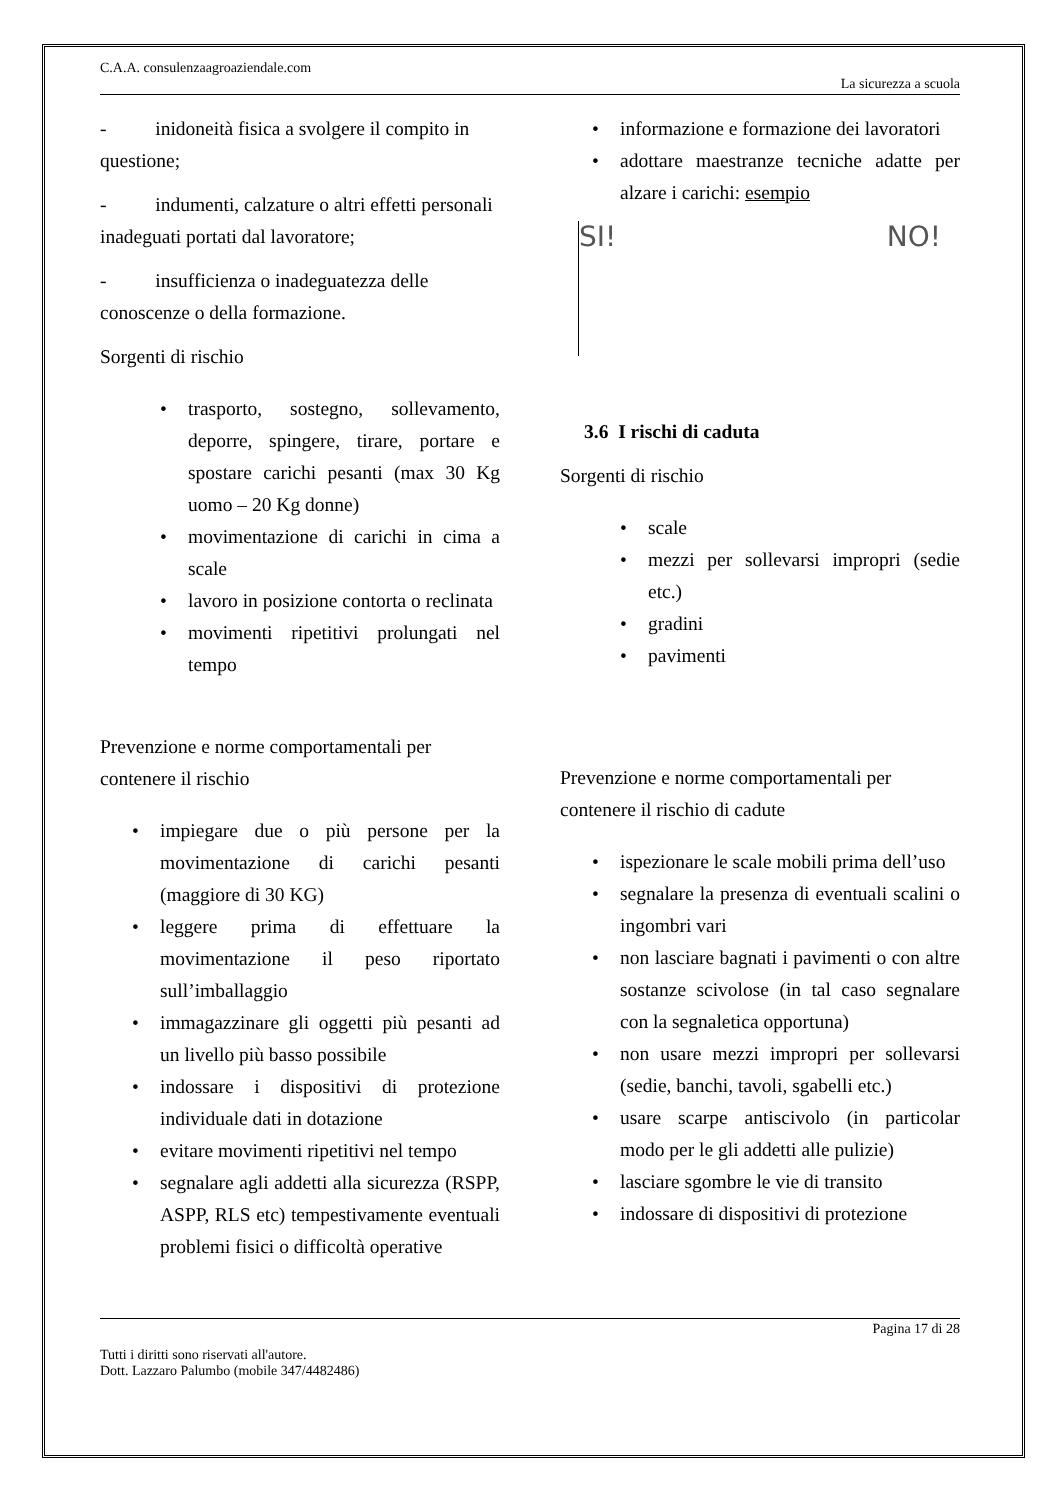C.A.A. consulenzaagroaziendale.com
La sicurezza a scuola
- inidoneità fisica a svolgere il compito in questione;
- indumenti, calzature o altri effetti personali inadeguati portati dal lavoratore;
- insufficienza o inadeguatezza delle conoscenze o della formazione.
Sorgenti di rischio
• trasporto, sostegno, sollevamento, deporre, spingere, tirare, portare e spostare carichi pesanti (max 30 Kg uomo – 20 Kg donne)
• movimentazione di carichi in cima a scale
• lavoro in posizione contorta o reclinata
• movimenti ripetitivi prolungati nel tempo
Prevenzione e norme comportamentali per contenere il rischio
• impiegare due o più persone per la movimentazione di carichi pesanti (maggiore di 30 KG)
• leggere prima di effettuare la movimentazione il peso riportato sull’imballaggio
• immagazzinare gli oggetti più pesanti ad un livello più basso possibile
• indossare i dispositivi di protezione individuale dati in dotazione
• evitare movimenti ripetitivi nel tempo
• segnalare agli addetti alla sicurezza (RSPP, ASPP, RLS etc) tempestivamente eventuali problemi fisici o difficoltà operative
• informazione e formazione dei lavoratori
• adottare maestranze tecniche adatte per alzare i carichi: esempio
SI! NO!
3.6 I rischi di caduta
Sorgenti di rischio
• scale
• mezzi per sollevarsi impropri (sedie etc.)
• gradini
• pavimenti
Prevenzione e norme comportamentali per contenere il rischio di cadute
• ispezionare le scale mobili prima dell’uso
• segnalare la presenza di eventuali scalini o ingombri vari
• non lasciare bagnati i pavimenti o con altre sostanze scivolose (in tal caso segnalare con la segnaletica opportuna)
• non usare mezzi impropri per sollevarsi (sedie, banchi, tavoli, sgabelli etc.)
• usare scarpe antiscivolo (in particolar modo per le gli addetti alle pulizie)
• lasciare sgombre le vie di transito
• indossare di dispositivi di protezione
Pagina 17 di 28
Tutti i diritti sono riservati all'autore.
Dott. Lazzaro Palumbo (mobile 347/4482486)